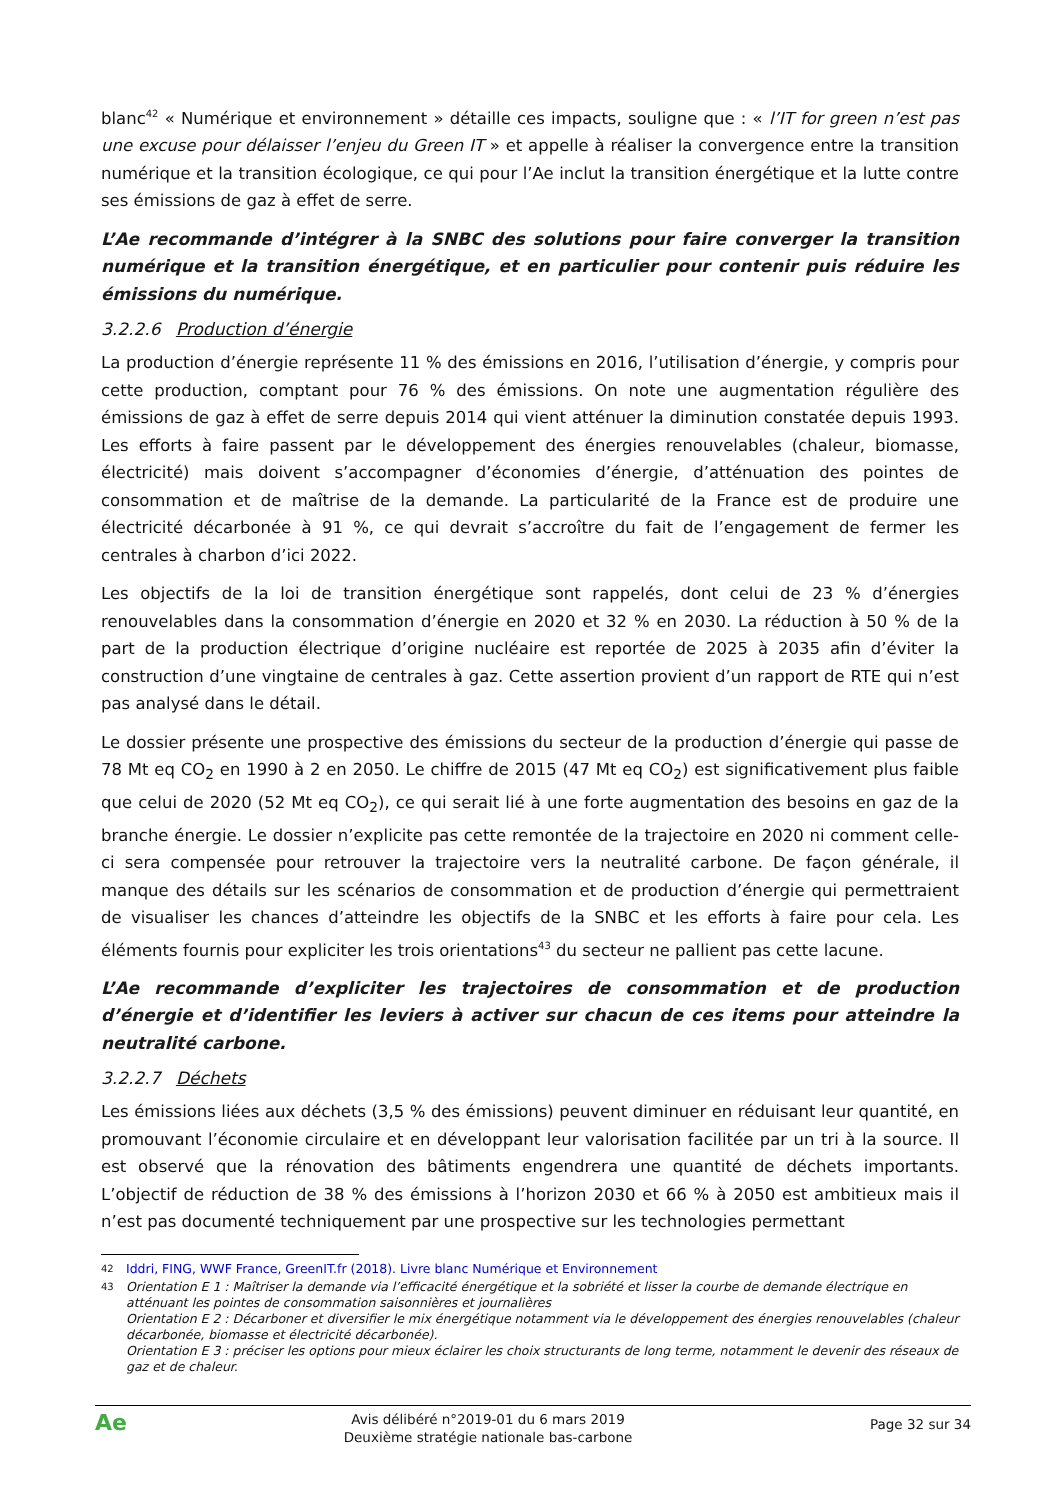blanc<sup>42</sup> « Numérique et environnement » détaille ces impacts, souligne que : « l’IT for green n’est pas une excuse pour délaisser l’enjeu du Green IT » et appelle à réaliser la convergence entre la transition numérique et la transition écologique, ce qui pour l’Ae inclut la transition énergétique et la lutte contre ses émissions de gaz à effet de serre.
L’Ae recommande d’intégrer à la SNBC des solutions pour faire converger la transition numérique et la transition énergétique, et en particulier pour contenir puis réduire les émissions du numérique.
3.2.2.6 Production d’énergie
La production d’énergie représente 11 % des émissions en 2016, l’utilisation d’énergie, y compris pour cette production, comptant pour 76 % des émissions. On note une augmentation régulière des émissions de gaz à effet de serre depuis 2014 qui vient atténuer la diminution constatée depuis 1993. Les efforts à faire passent par le développement des énergies renouvelables (chaleur, biomasse, électricité) mais doivent s’accompagner d’économies d’énergie, d’atténuation des pointes de consommation et de maîtrise de la demande. La particularité de la France est de produire une électricité décarbonée à 91 %, ce qui devrait s’accroître du fait de l’engagement de fermer les centrales à charbon d’ici 2022.
Les objectifs de la loi de transition énergétique sont rappelés, dont celui de 23 % d’énergies renouvelables dans la consommation d’énergie en 2020 et 32 % en 2030. La réduction à 50 % de la part de la production électrique d’origine nucléaire est reportée de 2025 à 2035 afin d’éviter la construction d’une vingtaine de centrales à gaz. Cette assertion provient d’un rapport de RTE qui n’est pas analysé dans le détail.
Le dossier présente une prospective des émissions du secteur de la production d’énergie qui passe de 78 Mt eq CO<sub>2</sub> en 1990 à 2 en 2050. Le chiffre de 2015 (47 Mt eq CO<sub>2</sub>) est significativement plus faible que celui de 2020 (52 Mt eq CO<sub>2</sub>), ce qui serait lié à une forte augmentation des besoins en gaz de la branche énergie. Le dossier n’explicite pas cette remontée de la trajectoire en 2020 ni comment celle-ci sera compensée pour retrouver la trajectoire vers la neutralité carbone. De façon générale, il manque des détails sur les scénarios de consommation et de production d’énergie qui permettraient de visualiser les chances d’atteindre les objectifs de la SNBC et les efforts à faire pour cela. Les éléments fournis pour expliciter les trois orientations<sup>43</sup> du secteur ne pallient pas cette lacune.
L’Ae recommande d’expliciter les trajectoires de consommation et de production d’énergie et d’identifier les leviers à activer sur chacun de ces items pour atteindre la neutralité carbone.
3.2.2.7 Déchets
Les émissions liées aux déchets (3,5 % des émissions) peuvent diminuer en réduisant leur quantité, en promouvant l’économie circulaire et en développant leur valorisation facilitée par un tri à la source. Il est observé que la rénovation des bâtiments engendrera une quantité de déchets importants. L’objectif de réduction de 38 % des émissions à l’horizon 2030 et 66 % à 2050 est ambitieux mais il n’est pas documenté techniquement par une prospective sur les technologies permettant
42 Iddri, FING, WWF France, GreenIT.fr (2018). Livre blanc Numérique et Environnement
43 Orientation E 1 : Maîtriser la demande via l’efficacité énergétique et la sobriété et lisser la courbe de demande électrique en atténuant les pointes de consommation saisonnières et journalières
Orientation E 2 : Décarboner et diversifier le mix énergétique notamment via le développement des énergies renouvelables (chaleur décarbonée, biomasse et électricité décarbonée).
Orientation E 3 : préciser les options pour mieux éclairer les choix structurants de long terme, notamment le devenir des réseaux de gaz et de chaleur.
Ae
Avis délibéré n°2019-01 du 6 mars 2019
Deuxième stratégie nationale bas-carbone
Page 32 sur 34